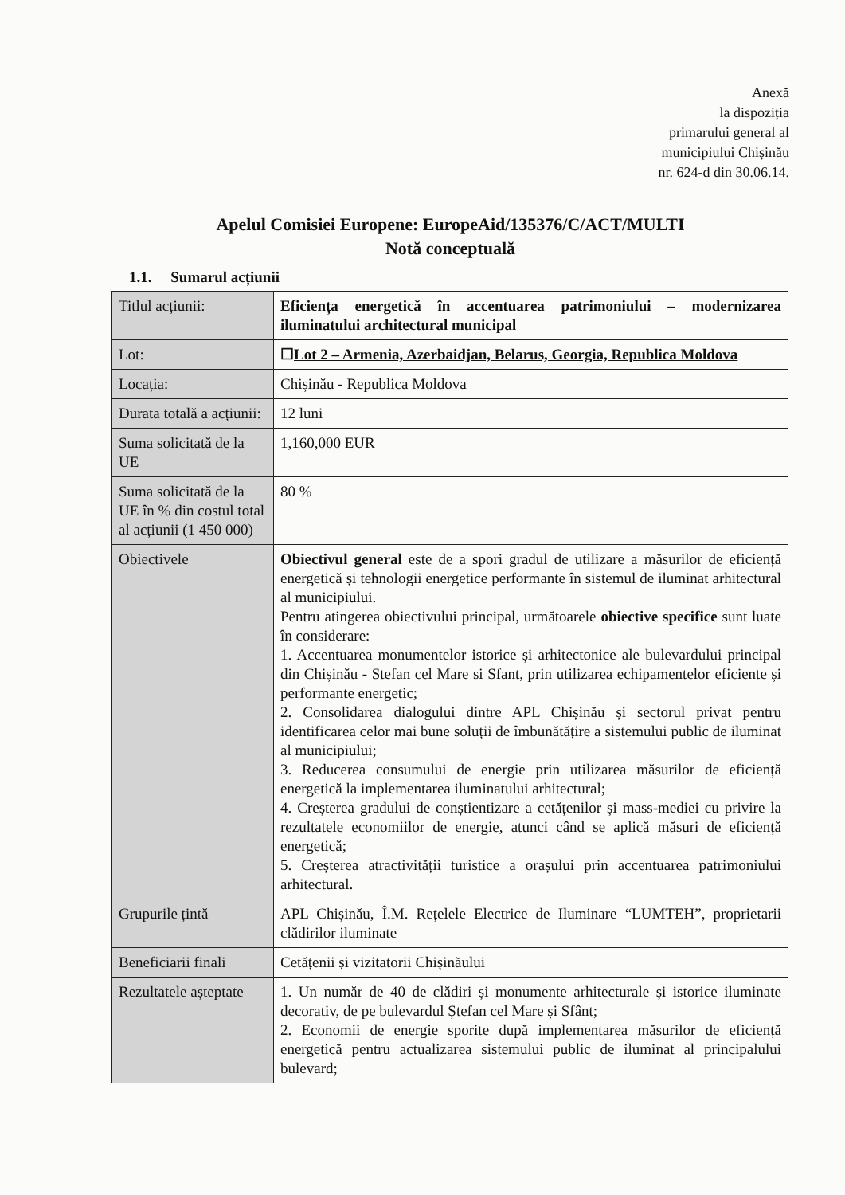Anexă
la dispoziția
primarului general al
municipiului Chișinău
nr. 624-d din 30.06.14.
Apelul Comisiei Europene: EuropeAid/135376/C/ACT/MULTI
Notă conceptuală
1.1. Sumarul acțiunii
| Titlul acțiunii: | Eficiența energetică în accentuarea patrimoniului – modernizarea iluminatului architectural municipal |
| Lot: | ☐ Lot 2 – Armenia, Azerbaidjan, Belarus, Georgia, Republica Moldova |
| Locația: | Chișinău - Republica Moldova |
| Durata totală a acțiunii: | 12 luni |
| Suma solicitată de la UE | 1,160,000 EUR |
| Suma solicitată de la UE în % din costul total al acțiunii (1 450 000) | 80 % |
| Obiectivele | Obiectivul general este de a spori gradul de utilizare a măsurilor de eficiență energetică și tehnologii energetice performante în sistemul de iluminat arhitectural al municipiului. Pentru atingerea obiectivului principal, următoarele obiective specifice sunt luate în considerare: 1. Accentuarea monumentelor istorice și arhitectonice ale bulevardului principal din Chișinău - Stefan cel Mare si Sfant, prin utilizarea echipamentelor eficiente și performante energetic; 2. Consolidarea dialogului dintre APL Chișinău și sectorul privat pentru identificarea celor mai bune soluții de îmbunătățire a sistemului public de iluminat al municipiului; 3. Reducerea consumului de energie prin utilizarea măsurilor de eficiență energetică la implementarea iluminatului arhitectural; 4. Creșterea gradului de conștientizare a cetățenilor și mass-mediei cu privire la rezultatele economiilor de energie, atunci când se aplică măsuri de eficiență energetică; 5. Creșterea atractivității turistice a orașului prin accentuarea patrimoniului arhitectural. |
| Grupurile țintă | APL Chișinău, Î.M. Rețelele Electrice de Iluminare “LUMTEH”, proprietarii clădirilor iluminate |
| Beneficiarii finali | Cetățenii și vizitatorii Chișinăului |
| Rezultatele așteptate | 1. Un număr de 40 de clădiri și monumente arhitecturale și istorice iluminate decorativ, de pe bulevardul Ștefan cel Mare și Sfânt; 2. Economii de energie sporite după implementarea măsurilor de eficiență energetică pentru actualizarea sistemului public de iluminat al principalului bulevard; |